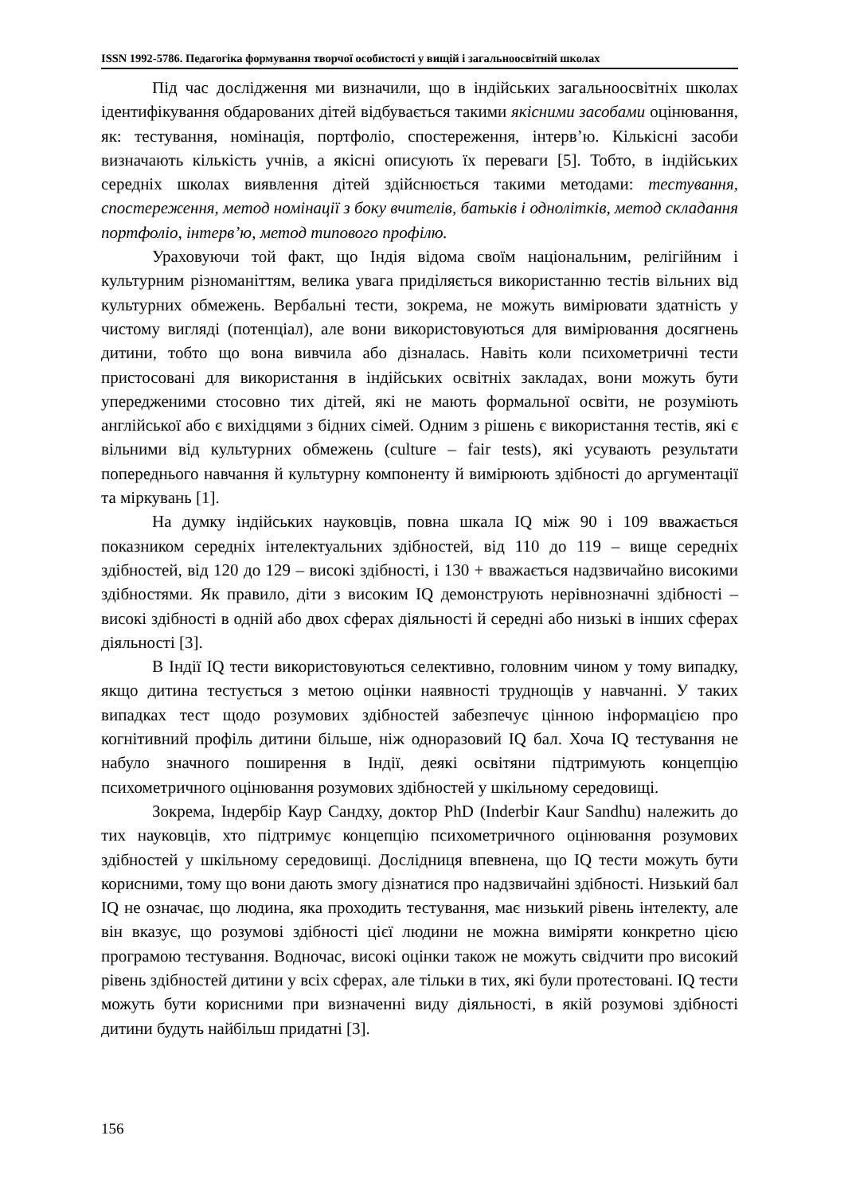ISSN 1992-5786. Педагогіка формування творчої особистості у вищій і загальноосвітній школах
Під час дослідження ми визначили, що в індійських загальноосвітніх школах ідентифікування обдарованих дітей відбувається такими якісними засобами оцінювання, як: тестування, номінація, портфоліо, спостереження, інтерв’ю. Кількісні засоби визначають кількість учнів, а якісні описують їх переваги [5]. Тобто, в індійських середніх школах виявлення дітей здійснюється такими методами: тестування, спостереження, метод номінації з боку вчителів, батьків і однолітків, метод складання портфоліо, інтерв’ю, метод типового профілю.
Ураховуючи той факт, що Індія відома своїм національним, релігійним і культурним різноманіттям, велика увага приділяється використанню тестів вільних від культурних обмежень. Вербальні тести, зокрема, не можуть вимірювати здатність у чистому вигляді (потенціал), але вони використовуються для вимірювання досягнень дитини, тобто що вона вивчила або дізналась. Навіть коли психометричні тести пристосовані для використання в індійських освітніх закладах, вони можуть бути упередженими стосовно тих дітей, які не мають формальної освіти, не розуміють англійської або є вихідцями з бідних сімей. Одним з рішень є використання тестів, які є вільними від культурних обмежень (culture – fair tests), які усувають результати попереднього навчання й культурну компоненту й вимірюють здібності до аргументації та міркувань [1].
На думку індійських науковців, повна шкала IQ між 90 і 109 вважається показником середніх інтелектуальних здібностей, від 110 до 119 – вище середніх здібностей, від 120 до 129 – високі здібності, і 130 + вважається надзвичайно високими здібностями. Як правило, діти з високим IQ демонструють нерівнозначні здібності – високі здібності в одній або двох сферах діяльності й середні або низькі в інших сферах діяльності [3].
В Індії IQ тести використовуються селективно, головним чином у тому випадку, якщо дитина тестується з метою оцінки наявності труднощів у навчанні. У таких випадках тест щодо розумових здібностей забезпечує цінною інформацією про когнітивний профіль дитини більше, ніж одноразовий IQ бал. Хоча IQ тестування не набуло значного поширення в Індії, деякі освітяни підтримують концепцію психометричного оцінювання розумових здібностей у шкільному середовищі.
Зокрема, Індербір Каур Сандху, доктор PhD (Inderbir Kaur Sandhu) належить до тих науковців, хто підтримує концепцію психометричного оцінювання розумових здібностей у шкільному середовищі. Дослідниця впевнена, що IQ тести можуть бути корисними, тому що вони дають змогу дізнатися про надзвичайні здібності. Низький бал IQ не означає, що людина, яка проходить тестування, має низький рівень інтелекту, але він вказує, що розумові здібності цієї людини не можна виміряти конкретно цією програмою тестування. Водночас, високі оцінки також не можуть свідчити про високий рівень здібностей дитини у всіх сферах, але тільки в тих, які були протестовані. IQ тести можуть бути корисними при визначенні виду діяльності, в якій розумові здібності дитини будуть найбільш придатні [3].
156